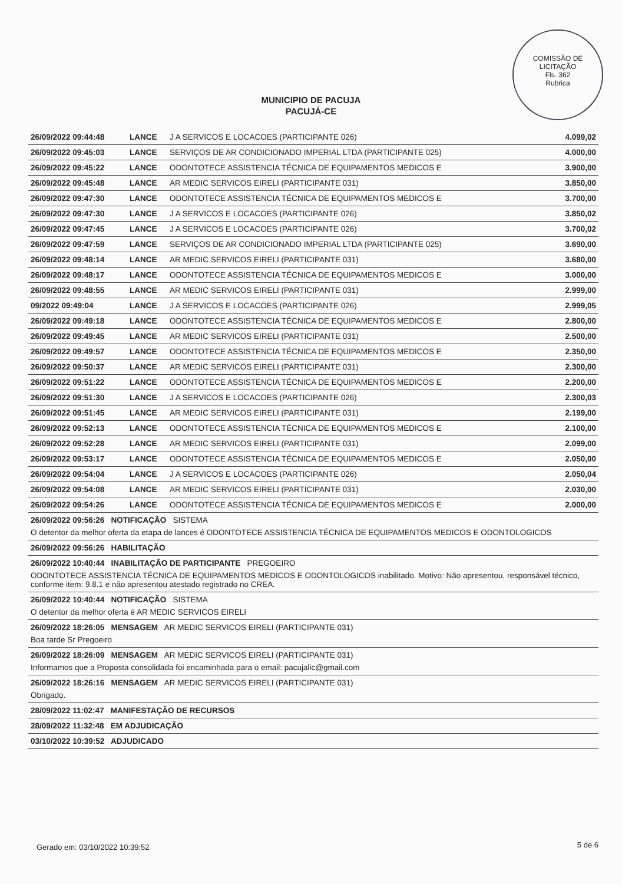COMISSÃO DE LICITAÇÃO
Fls. 362
Rubrica
MUNICIPIO DE PACUJA
PACUJÁ-CE
| 26/09/2022 09:44:48 | LANCE | J A SERVICOS E LOCACOES (PARTICIPANTE 026) | 4.099,02 |
| 26/09/2022 09:45:03 | LANCE | SERVIÇOS DE AR CONDICIONADO IMPERIAL LTDA (PARTICIPANTE 025) | 4.000,00 |
| 26/09/2022 09:45:22 | LANCE | ODONTOTECE ASSISTENCIA TÉCNICA DE EQUIPAMENTOS MEDICOS E | 3.900,00 |
| 26/09/2022 09:45:48 | LANCE | AR MEDIC SERVICOS EIRELI (PARTICIPANTE 031) | 3.850,00 |
| 26/09/2022 09:47:30 | LANCE | ODONTOTECE ASSISTENCIA TÉCNICA DE EQUIPAMENTOS MEDICOS E | 3.700,00 |
| 26/09/2022 09:47:30 | LANCE | J A SERVICOS E LOCACOES (PARTICIPANTE 026) | 3.850,02 |
| 26/09/2022 09:47:45 | LANCE | J A SERVICOS E LOCACOES (PARTICIPANTE 026) | 3.700,02 |
| 26/09/2022 09:47:59 | LANCE | SERVIÇOS DE AR CONDICIONADO IMPERIAL LTDA (PARTICIPANTE 025) | 3.690,00 |
| 26/09/2022 09:48:14 | LANCE | AR MEDIC SERVICOS EIRELI (PARTICIPANTE 031) | 3.680,00 |
| 26/09/2022 09:48:17 | LANCE | ODONTOTECE ASSISTENCIA TÉCNICA DE EQUIPAMENTOS MEDICOS E | 3.000,00 |
| 26/09/2022 09:48:55 | LANCE | AR MEDIC SERVICOS EIRELI (PARTICIPANTE 031) | 2.999,00 |
| 09/2022 09:49:04 | LANCE | J A SERVICOS E LOCACOES (PARTICIPANTE 026) | 2.999,05 |
| 26/09/2022 09:49:18 | LANCE | ODONTOTECE ASSISTENCIA TÉCNICA DE EQUIPAMENTOS MEDICOS E | 2.800,00 |
| 26/09/2022 09:49:45 | LANCE | AR MEDIC SERVICOS EIRELI (PARTICIPANTE 031) | 2.500,00 |
| 26/09/2022 09:49:57 | LANCE | ODONTOTECE ASSISTENCIA TÉCNICA DE EQUIPAMENTOS MEDICOS E | 2.350,00 |
| 26/09/2022 09:50:37 | LANCE | AR MEDIC SERVICOS EIRELI (PARTICIPANTE 031) | 2.300,00 |
| 26/09/2022 09:51:22 | LANCE | ODONTOTECE ASSISTENCIA TÉCNICA DE EQUIPAMENTOS MEDICOS E | 2.200,00 |
| 26/09/2022 09:51:30 | LANCE | J A SERVICOS E LOCACOES (PARTICIPANTE 026) | 2.300,03 |
| 26/09/2022 09:51:45 | LANCE | AR MEDIC SERVICOS EIRELI (PARTICIPANTE 031) | 2.199,00 |
| 26/09/2022 09:52:13 | LANCE | ODONTOTECE ASSISTENCIA TÉCNICA DE EQUIPAMENTOS MEDICOS E | 2.100,00 |
| 26/09/2022 09:52:28 | LANCE | AR MEDIC SERVICOS EIRELI (PARTICIPANTE 031) | 2.099,00 |
| 26/09/2022 09:53:17 | LANCE | ODONTOTECE ASSISTENCIA TÉCNICA DE EQUIPAMENTOS MEDICOS E | 2.050,00 |
| 26/09/2022 09:54:04 | LANCE | J A SERVICOS E LOCACOES (PARTICIPANTE 026) | 2.050,04 |
| 26/09/2022 09:54:08 | LANCE | AR MEDIC SERVICOS EIRELI (PARTICIPANTE 031) | 2.030,00 |
| 26/09/2022 09:54:26 | LANCE | ODONTOTECE ASSISTENCIA TÉCNICA DE EQUIPAMENTOS MEDICOS E | 2.000,00 |
| 26/09/2022 09:56:26 NOTIFICAÇÃO SISTEMA | | | |
| O detentor da melhor oferta da etapa de lances é ODONTOTECE ASSISTENCIA TÉCNICA DE EQUIPAMENTOS MEDICOS E ODONTOLOGICOS | | | |
| 26/09/2022 09:56:26 HABILITAÇÃO | | | |
| 26/09/2022 10:40:44 INABILITAÇÃO DE PARTICIPANTE PREGOEIRO | | | |
| ODONTOTECE ASSISTENCIA TÉCNICA DE EQUIPAMENTOS MEDICOS E ODONTOLOGICOS inabilitado. Motivo: Não apresentou, responsável técnico, conforme item: 9.8.1 e não apresentou atestado registrado no CREA. | | | |
| 26/09/2022 10:40:44 NOTIFICAÇÃO SISTEMA | | | |
| O detentor da melhor oferta é AR MEDIC SERVICOS EIRELI | | | |
| 26/09/2022 18:26:05 MENSAGEM AR MEDIC SERVICOS EIRELI (PARTICIPANTE 031) | | | |
| Boa tarde Sr Pregoeiro | | | |
| 26/09/2022 18:26:09 MENSAGEM AR MEDIC SERVICOS EIRELI (PARTICIPANTE 031) | | | |
| Informamos que a Proposta consolidada foi encaminhada para o email: pacujalic@gmail.com | | | |
| 26/09/2022 18:26:16 MENSAGEM AR MEDIC SERVICOS EIRELI (PARTICIPANTE 031) | | | |
| Obrigado. | | | |
| 28/09/2022 11:02:47 MANIFESTAÇÃO DE RECURSOS | | | |
| 28/09/2022 11:32:48 EM ADJUDICAÇÃO | | | |
| 03/10/2022 10:39:52 ADJUDICADO | | | |
Gerado em: 03/10/2022 10:39:52 5 de 6